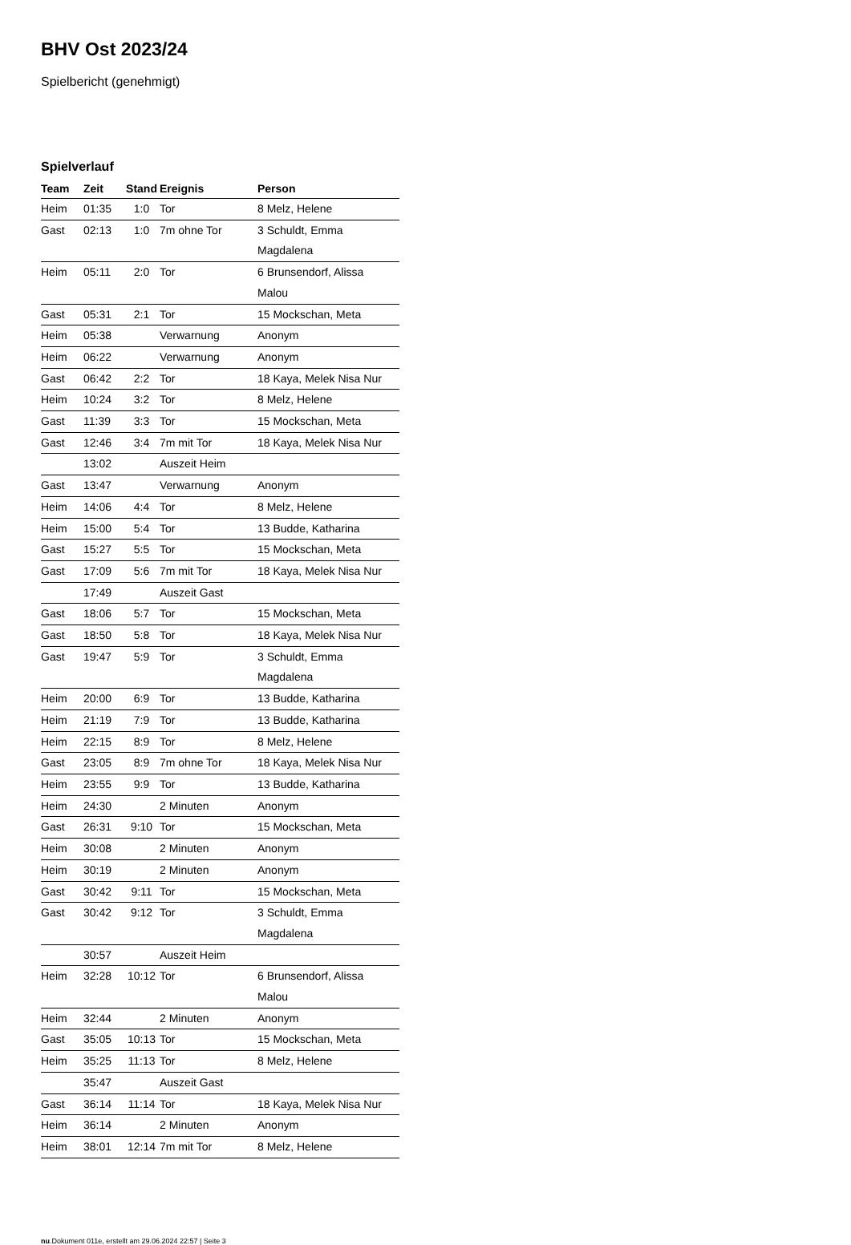BHV Ost 2023/24
Spielbericht (genehmigt)
Spielverlauf
| Team | Zeit | Stand | Ereignis | Person |
| --- | --- | --- | --- | --- |
| Heim | 01:35 | 1:0 | Tor | 8 Melz, Helene |
| Gast | 02:13 | 1:0 | 7m ohne Tor | 3 Schuldt, Emma Magdalena |
| Heim | 05:11 | 2:0 | Tor | 6 Brunsendorf, Alissa Malou |
| Gast | 05:31 | 2:1 | Tor | 15 Mockschan, Meta |
| Heim | 05:38 | | Verwarnung | Anonym |
| Heim | 06:22 | | Verwarnung | Anonym |
| Gast | 06:42 | 2:2 | Tor | 18 Kaya, Melek Nisa Nur |
| Heim | 10:24 | 3:2 | Tor | 8 Melz, Helene |
| Gast | 11:39 | 3:3 | Tor | 15 Mockschan, Meta |
| Gast | 12:46 | 3:4 | 7m mit Tor | 18 Kaya, Melek Nisa Nur |
| | 13:02 | | Auszeit Heim | |
| Gast | 13:47 | | Verwarnung | Anonym |
| Heim | 14:06 | 4:4 | Tor | 8 Melz, Helene |
| Heim | 15:00 | 5:4 | Tor | 13 Budde, Katharina |
| Gast | 15:27 | 5:5 | Tor | 15 Mockschan, Meta |
| Gast | 17:09 | 5:6 | 7m mit Tor | 18 Kaya, Melek Nisa Nur |
| | 17:49 | | Auszeit Gast | |
| Gast | 18:06 | 5:7 | Tor | 15 Mockschan, Meta |
| Gast | 18:50 | 5:8 | Tor | 18 Kaya, Melek Nisa Nur |
| Gast | 19:47 | 5:9 | Tor | 3 Schuldt, Emma Magdalena |
| Heim | 20:00 | 6:9 | Tor | 13 Budde, Katharina |
| Heim | 21:19 | 7:9 | Tor | 13 Budde, Katharina |
| Heim | 22:15 | 8:9 | Tor | 8 Melz, Helene |
| Gast | 23:05 | 8:9 | 7m ohne Tor | 18 Kaya, Melek Nisa Nur |
| Heim | 23:55 | 9:9 | Tor | 13 Budde, Katharina |
| Heim | 24:30 | | 2 Minuten | Anonym |
| Gast | 26:31 | 9:10 | Tor | 15 Mockschan, Meta |
| Heim | 30:08 | | 2 Minuten | Anonym |
| Heim | 30:19 | | 2 Minuten | Anonym |
| Gast | 30:42 | 9:11 | Tor | 15 Mockschan, Meta |
| Gast | 30:42 | 9:12 | Tor | 3 Schuldt, Emma Magdalena |
| | 30:57 | | Auszeit Heim | |
| Heim | 32:28 | 10:12 | Tor | 6 Brunsendorf, Alissa Malou |
| Heim | 32:44 | | 2 Minuten | Anonym |
| Gast | 35:05 | 10:13 | Tor | 15 Mockschan, Meta |
| Heim | 35:25 | 11:13 | Tor | 8 Melz, Helene |
| | 35:47 | | Auszeit Gast | |
| Gast | 36:14 | 11:14 | Tor | 18 Kaya, Melek Nisa Nur |
| Heim | 36:14 | | 2 Minuten | Anonym |
| Heim | 38:01 | 12:14 | 7m mit Tor | 8 Melz, Helene |
nu.Dokument 011e, erstellt am 29.06.2024 22:57 | Seite 3